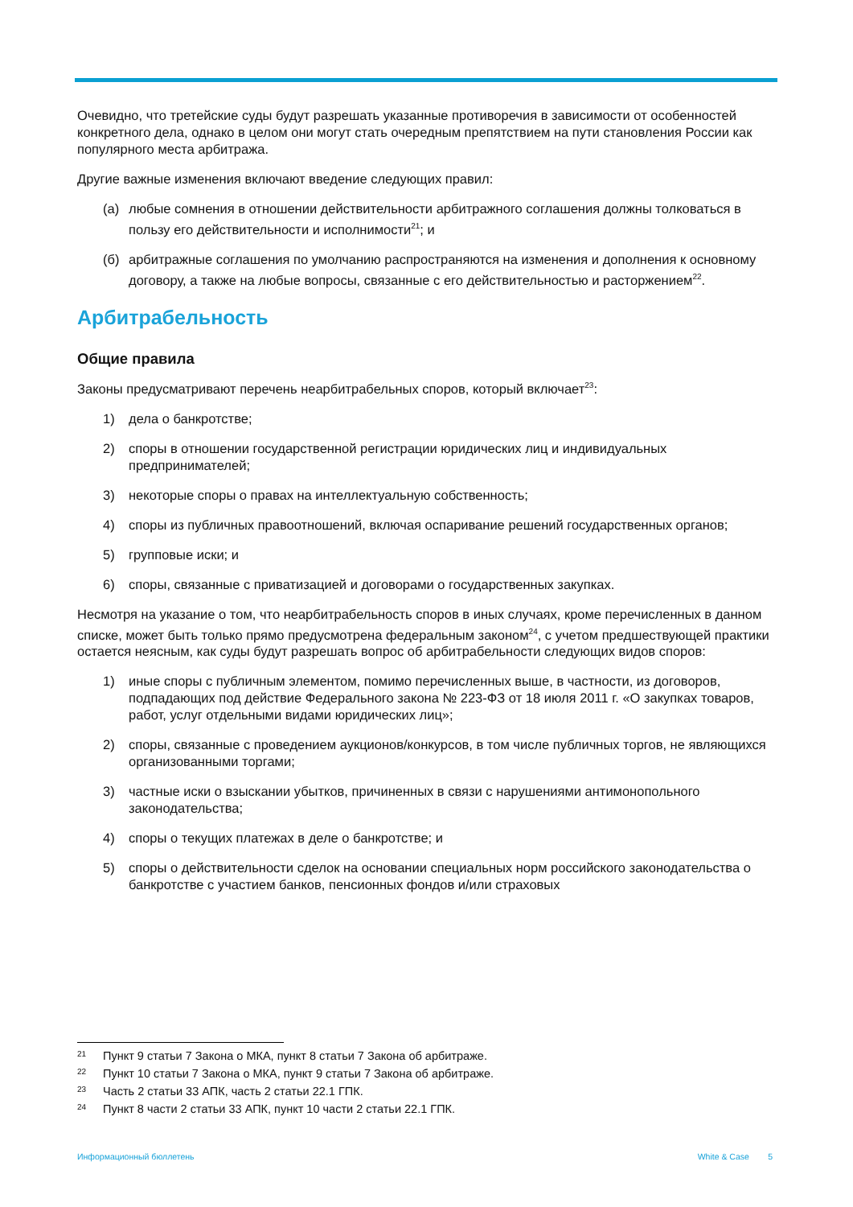Очевидно, что третейские суды будут разрешать указанные противоречия в зависимости от особенностей конкретного дела, однако в целом они могут стать очередным препятствием на пути становления России как популярного места арбитража.
Другие важные изменения включают введение следующих правил:
(а) любые сомнения в отношении действительности арбитражного соглашения должны толковаться в пользу его действительности и исполнимости<sup>21</sup>; и
(б) арбитражные соглашения по умолчанию распространяются на изменения и дополнения к основному договору, а также на любые вопросы, связанные с его действительностью и расторжением<sup>22</sup>.
Арбитрабельность
Общие правила
Законы предусматривают перечень неарбитрабельных споров, который включает<sup>23</sup>:
1) дела о банкротстве;
2) споры в отношении государственной регистрации юридических лиц и индивидуальных предпринимателей;
3) некоторые споры о правах на интеллектуальную собственность;
4) споры из публичных правоотношений, включая оспаривание решений государственных органов;
5) групповые иски; и
6) споры, связанные с приватизацией и договорами о государственных закупках.
Несмотря на указание о том, что неарбитрабельность споров в иных случаях, кроме перечисленных в данном списке, может быть только прямо предусмотрена федеральным законом<sup>24</sup>, с учетом предшествующей практики остается неясным, как суды будут разрешать вопрос об арбитрабельности следующих видов споров:
1) иные споры с публичным элементом, помимо перечисленных выше, в частности, из договоров, подпадающих под действие Федерального закона № 223-ФЗ от 18 июля 2011 г. «О закупках товаров, работ, услуг отдельными видами юридических лиц»;
2) споры, связанные с проведением аукционов/конкурсов, в том числе публичных торгов, не являющихся организованными торгами;
3) частные иски о взыскании убытков, причиненных в связи с нарушениями антимонопольного законодательства;
4) споры о текущих платежах в деле о банкротстве; и
5) споры о действительности сделок на основании специальных норм российского законодательства о банкротстве с участием банков, пенсионных фондов и/или страховых
21 Пункт 9 статьи 7 Закона о МКА, пункт 8 статьи 7 Закона об арбитраже.
22 Пункт 10 статьи 7 Закона о МКА, пункт 9 статьи 7 Закона об арбитраже.
23 Часть 2 статьи 33 АПК, часть 2 статьи 22.1 ГПК.
24 Пункт 8 части 2 статьи 33 АПК, пункт 10 части 2 статьи 22.1 ГПК.
Информационный бюллетень White & Case 5